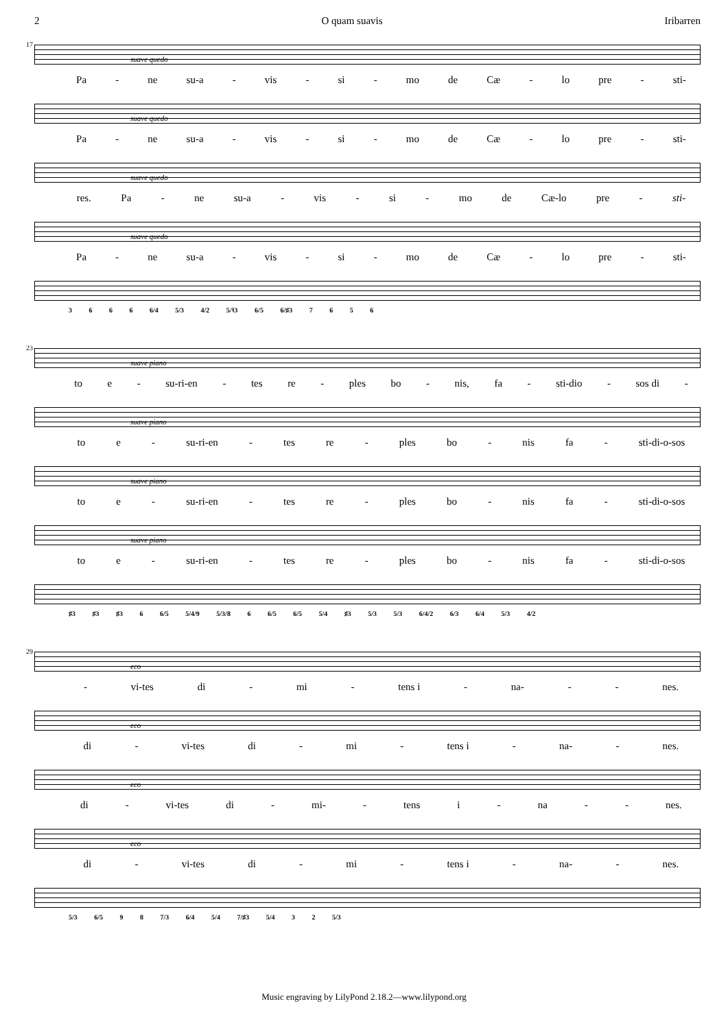2 O quam suavis Iribarren
17
suave quedo
Pa - ne su-a - vis - si - mo de Cæ - lo pre - sti-
suave quedo
Pa - ne su-a - vis - si - mo de Cæ - lo pre - sti-
suave quedo
res. Pa - ne su-a - vis - si - mo de Cæ-lo pre - sti-
suave quedo
Pa - ne su-a - vis - si - mo de Cæ - lo pre - sti-
3 6 6 6 6/4 5/3 4/2 5/♮3 6/5 6/♯3 7 6 5 6
23
suave piano
to e - su-ri-en - tes re - ples bo - nis, fa - sti-dio - sos di -
suave piano
to e - su-ri-en - tes re - ples bo - nis fa - sti-di-o-sos
suave piano
to e - su-ri-en - tes re - ples bo - nis fa - sti-di-o-sos
suave piano
to e - su-ri-en - tes re - ples bo - nis fa - sti-di-o-sos
♯3 ♯3 ♯3 6 6/5 5/4/9 5/3/8 6 6/5 6/5 5/4 ♯3 5/3 5/3 6/4/2 6/3 6/4 5/3 4/2
29
eco
- vi-tes di - mi - tens i - na- - - nes.
eco
di - vi-tes di - mi - tens i - na- - nes.
eco
di - vi-tes di - mi- - tens i - na - - nes.
eco
di - vi-tes di - mi - tens i - na- - nes.
5/3 6/5 9 8 7/3 6/4 5/4 7/♯3 5/4 3 2 5/3
Music engraving by LilyPond 2.18.2—www.lilypond.org